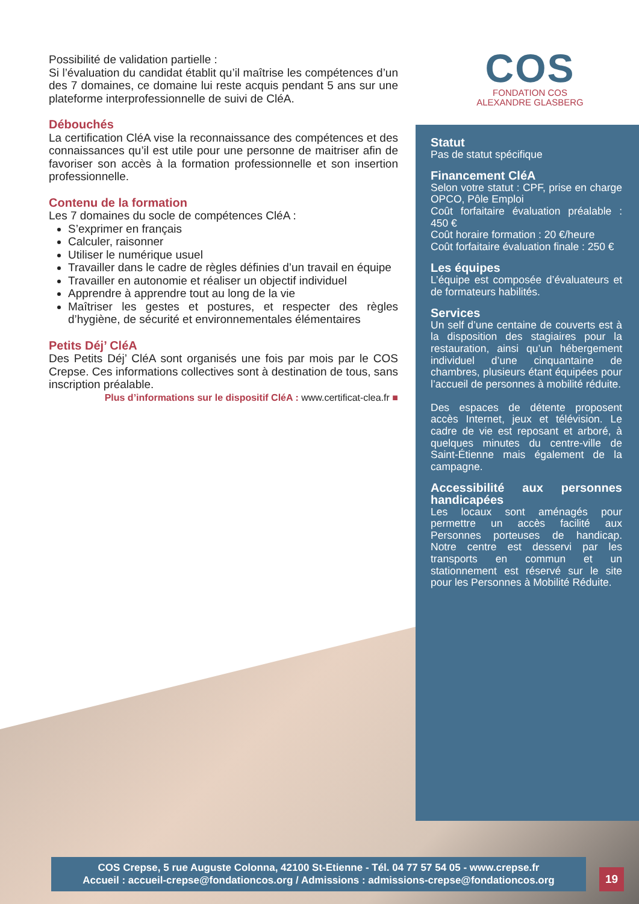COS
FONDATION COS
ALEXANDRE GLASBERG
Possibilité de validation partielle :
Si l’évaluation du candidat établit qu’il maîtrise les compétences d’un des 7 domaines, ce domaine lui reste acquis pendant 5 ans sur une plateforme interprofessionnelle de suivi de CléA.
Débouchés
La certification CléA vise la reconnaissance des compétences et des connaissances qu’il est utile pour une personne de maitriser afin de favoriser son accès à la formation professionnelle et son insertion professionnelle.
Contenu de la formation
Les 7 domaines du socle de compétences CléA :
S’exprimer en français
Calculer, raisonner
Utiliser le numérique usuel
Travailler dans le cadre de règles définies d’un travail en équipe
Travailler en autonomie et réaliser un objectif individuel
Apprendre à apprendre tout au long de la vie
Maîtriser les gestes et postures, et respecter des règles d’hygiène, de sécurité et environnementales élémentaires
Petits Déj’ CléA
Des Petits Déj’ CléA sont organisés une fois par mois par le COS Crepse. Ces informations collectives sont à destination de tous, sans inscription préalable.
Plus d’informations sur le dispositif CléA : www.certificat-clea.fr ■
Statut
Pas de statut spécifique
Financement CléA
Selon votre statut : CPF, prise en charge OPCO, Pôle Emploi
Coût forfaitaire évaluation préalable : 450 €
Coût horaire formation : 20 €/heure
Coût forfaitaire évaluation finale : 250 €
Les équipes
L’équipe est composée d’évaluateurs et de formateurs habilités.
Services
Un self d’une centaine de couverts est à la disposition des stagiaires pour la restauration, ainsi qu’un hébergement individuel d’une cinquantaine de chambres, plusieurs étant équipées pour l’accueil de personnes à mobilité réduite.
Des espaces de détente proposent accès Internet, jeux et télévision. Le cadre de vie est reposant et arboré, à quelques minutes du centre-ville de Saint-Étienne mais également de la campagne.
Accessibilité aux personnes handicapées
Les locaux sont aménagés pour permettre un accès facilité aux Personnes porteuses de handicap. Notre centre est desservi par les transports en commun et un stationnement est réservé sur le site pour les Personnes à Mobilité Réduite.
COS Crepse, 5 rue Auguste Colonna, 42100 St-Etienne - Tél. 04 77 57 54 05 - www.crepse.fr
Accueil : accueil-crepse@fondationcos.org / Admissions : admissions-crepse@fondationcos.org
19